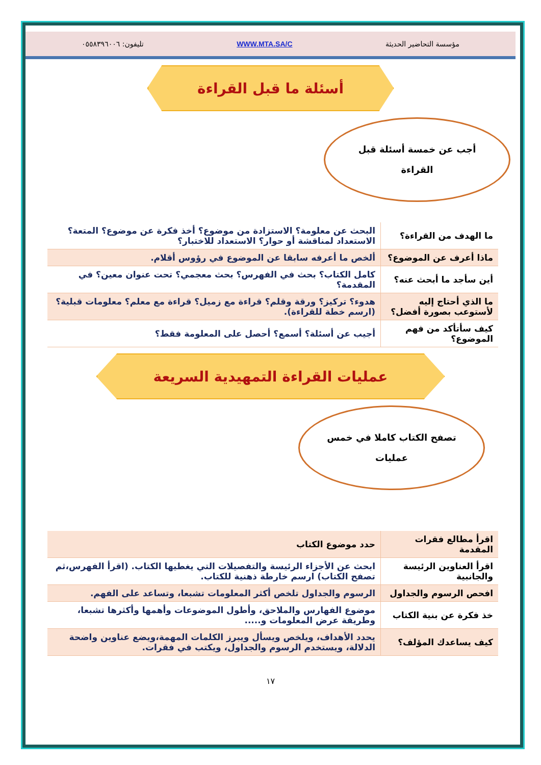مؤسسة التحاضير الحديثة WWW.MTA.SA/C تليفون: ٠٥٥٨٣٩٦٠٠٦
أسئلة ما قبل القراءة
أجب عن خمسة أسئلة قبل
القراءة
| ما الهدف من القراءة؟ | البحث عن معلومة؟ الاستزادة من موضوع؟ أخذ فكرة عن موضوع؟ المتعة؟ الاستعداد لمناقشة أو حوار؟ الاستعداد للاختبار؟ |
| ماذا أعرف عن الموضوع؟ | ألخص ما أعرفه سابقا عن الموضوع في رؤوس أقلام. |
| أين سأجد ما أبحث عنه؟ | كامل الكتاب؟ بحث في الفهرس؟ بحث معجمي؟ تحت عنوان معين؟ في المقدمة؟ |
| ما الذي أحتاج إليه لأستوعب بصورة أفضل؟ | هدوء؟ تركيز؟ ورقة وقلم؟ قراءة مع زميل؟ قراءة مع معلم؟ معلومات قبلية؟ (ارسم خطة للقراءة). |
| كيف سأتأكد من فهم الموضوع؟ | أجيب عن أسئلة؟ أسمع؟ أحصل على المعلومة فقط؟ |
عمليات القراءة التمهيدية السريعة
تصفح الكتاب كاملا في خمس
عمليات
| اقرأ مطالع فقرات المقدمة | حدد موضوع الكتاب |
| اقرأ العناوين الرئيسة والجانبية | ابحث عن الأجزاء الرئيسة والتفصيلات التي يغطيها الكتاب. (اقرأ الفهرس،ثم تصفح الكتاب) ارسم خارطة ذهنية للكتاب. |
| افحص الرسوم والجداول | الرسوم والجداول تلخص أكثر المعلومات تشبعا، وتساعد على الفهم. |
| خذ فكرة عن بنية الكتاب | موضوع الفهارس والملاحق، وأطول الموضوعات وأهمها وأكثرها تشبعا، وطريقة عرض المعلومات و..... |
| كيف يساعدك المؤلف؟ | يحدد الأهداف، ويلخص ويسأل ويبرز الكلمات المهمة،ويضع عناوين واضحة الدلالة، ويستخدم الرسوم والجداول، ويكتب في فقرات. |
١٧